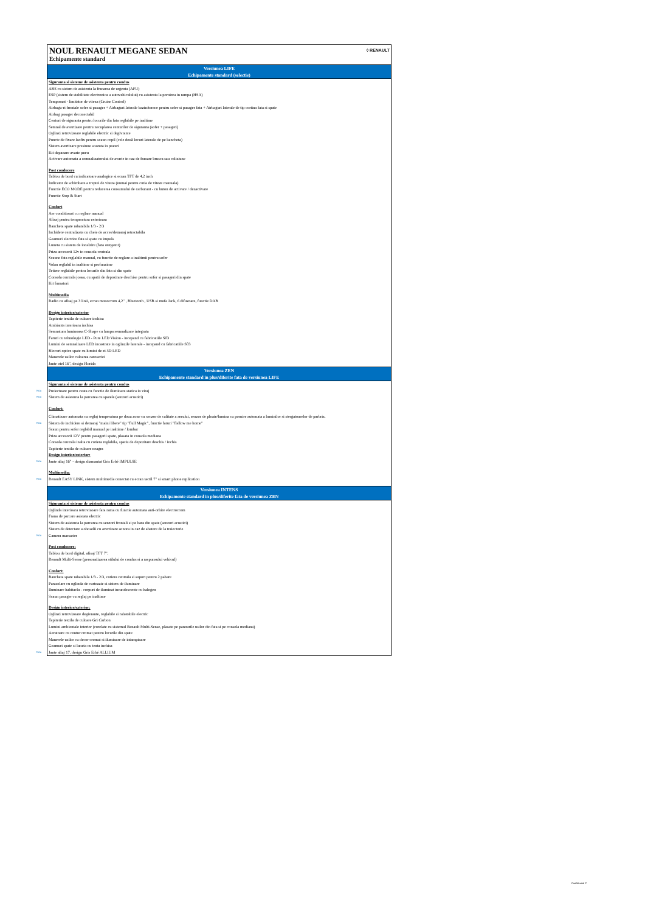NOUL RENAULT MEGANE SEDAN
Echipamente standard
◊ RENAULT
Versiunea LIFE
Echipamente standard (selectie)
Siguranta si sisteme de asistenta pentru condus
ABS cu sistem de asistenta la franarea de urgenta (AFU)
ESP (sistem de stabilitate electronica a autovehiculului) cu asistenta la pornirea in rampa (HSA)
Tempomat - limitator de viteza (Cruise Control)
Airbagu-ri frontale sofer si pasager + Airbaguri laterale bazin/torace pentru sofer si pasager fata + Airbaguri laterale de tip cortina fata si spate
Airbag pasager deconectabil
Centuri de siguranta pentru locurile din fata reglabile pe inaltime
Semnal de avertizare pentru necuplarea centurilor de siguranta (sofer + pasageri)
Oglinzi retrovizoare reglabile electric si degivrante
Puncte de fixare Isofix pentru scaun copil (cele două locuri laterale de pe bancheta)
Sistem avertizare presiune scazuta in pneuri
Kit depanare avarie pneu
Activare automata a semnalizatorului de avarie in caz de franare brusca sau coliziune
Post conducere
Tablou de bord cu indicatoare analogice si ecran TFT de 4,2 inch
Indicator de schimbare a treptei de viteza (numai pentru cutia de viteze manuala)
Functie ECO MODE pentru reducerea consumului de carburant - cu buton de activare / dezactivare
Functie Stop & Start
Confort
Aer conditionat cu reglare manual
Afisaj pentru temperatura exterioara
Bancheta spate rabatabila 1/3 - 2/3
Inchidere centralizata cu cheie de acces/demaraj retractabila
Geamuri electrice fata si spate cu impuls
Luneta cu sistem de incalzire (fara stergator)
Priza accesorii 12v in consola centrala
Scaune fata reglabile manual, cu functie de reglare a inaltimii pentru sofer
Volan reglabil in inaltime si profunzime
Tetiere reglabile pentru locurile din fata si din spate
Consola centrala joasa, cu spatii de depozitare deschise pentru sofer si pasageri din spate
Kit fumatori
Multimedia
Radio cu afisaj pe 3 linii, ecran monocrom 4,2" , Bluetooth , USB si mufa Jack, 6 difuzoare, functie DAB
Design interior/exterior
Tapiterie textila de culoare inchisa
Ambianta interioara inchisa
Semnatura luminoasa C-Shape cu lampa semnalizare integrata
Faruri cu tehnologie LED - Pure LED Vision - incepand cu fabricatiile S03
Lumini de semnalizare LED incastrate in oglinzile laterale - incepand cu fabricatiile S03
Blocuri optice spate cu lumini de zi 3D LED
Manerele usilor culoarea caroseriei
Jante otel 16", design Florida
Versiunea ZEN
Echipamente standard in plus/diferite fata de versiunea LIFE
Siguranta si sisteme de asistenta pentru condus
Nou Proiectoare pentru ceata cu functie de iluminare statica in viraj
Nou Sistem de asistenta la parcarea cu spatele (senzori acustici)
Confort:
Climatizare automata cu reglaj temperatura pe doua zone cu senzor de calitate a aerului, senzor de ploaie/lumina cu pornire automata a luminilor si stergatoarelor de parbriz.
Nou Sistem de inchidere si demaraj "maini libere" tip "Full Magic", functie faruri "Fallow me home"
Scaun pentru sofer reglabil manual pe inaltime / lombar
Priza accesorii 12V pentru pasagerii spate, plasata in consola mediana
Consola centrala inalta cu cotiera reglabila, spatiu de depozitare deschis / inchis
Tapiterie textila de culoare neagra
Design interior/exterior:
Nou Jante aliaj 16" - design diamantat Gris Erbé IMPULSE
Multimedia:
Nou Renault EASY LINK, sistem multimedia conectat cu ecran tactil 7" si smart phone replication
Versiunea INTENS
Echipamente standard in plus/diferite fata de versiunea ZEN
Siguranta si sisteme de asistenta pentru condus
Oglinda interioara retrovizoare fara rama cu functie automata anti-orbire electrocrom
Frana de parcare asistata electric
Sistem de asistenta la parcarea cu senzori frontali si pe bara din spate (senzori acustici)
Sistem de detectare a oboselii cu avertizare sonora in caz de abatere de la traiectorie
Nou Camera marsarier
Post conducere:
Tablou de bord digital, afisaj TFT 7",
Renault Multi-Sense (personalizarea stilului de condus si a raspunsului vehicul)
Confort:
Bancheta spate rabatabila 1/3 - 2/3, cotiera centrala si suport pentru 2 pahare
Parasolare cu oglinda de curtoazie si sistem de iluminare
Iluminare habitaclu - corpuri de iluminat incandescente cu halogen
Scaun pasager cu reglaj pe inaltime
Design interior/exterior:
Oglinzi retrovizoare degivrante, reglabile si rabatabile electric
Tapiterie textila de culoare Gri Carbon
Lumini ambientale interior (corelate cu sistemul Renault Multi-Sense, plasate pe panourile usilor din fata si pe consola mediana)
Aeratoare cu contur cromat pentru locurile din spate
Manerele usilor cu decor cromat si iluminare de intampinare
Geamuri spate si luneta cu tenta inchisa
Nou Jante aliaj 17, design Gris Erbé ALLIUM
Confidential C